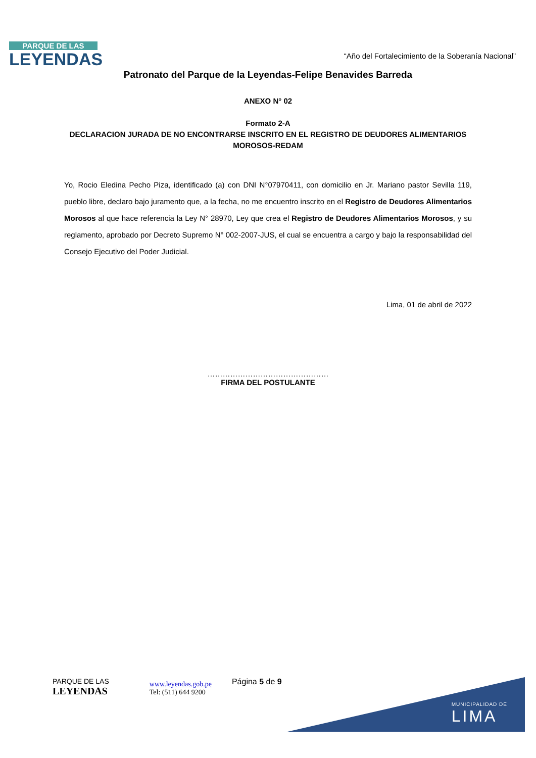PARQUE DE LAS
LEYENDAS
“Año del Fortalecimiento de la Soberanía Nacional”
Patronato del Parque de la Leyendas-Felipe Benavides Barreda
ANEXO N° 02
Formato 2-A
DECLARACION JURADA DE NO ENCONTRARSE INSCRITO EN EL REGISTRO DE DEUDORES ALIMENTARIOS
MOROSOS-REDAM
Yo, Rocio Eledina Pecho Piza, identificado (a) con DNI N°07970411, con domicilio en Jr. Mariano pastor Sevilla 119, pueblo libre, declaro bajo juramento que, a la fecha, no me encuentro inscrito en el Registro de Deudores Alimentarios Morosos al que hace referencia la Ley N° 28970, Ley que crea el Registro de Deudores Alimentarios Morosos, y su reglamento, aprobado por Decreto Supremo N° 002-2007-JUS, el cual se encuentra a cargo y bajo la responsabilidad del Consejo Ejecutivo del Poder Judicial.
Lima, 01 de abril de 2022
…………………………………………
FIRMA DEL POSTULANTE
PARQUE DE LAS
LEYENDAS
www.leyendas.gob.pe
Tel: (511) 644 9200
Página 5 de 9
MUNICIPALIDAD DE
LIMA